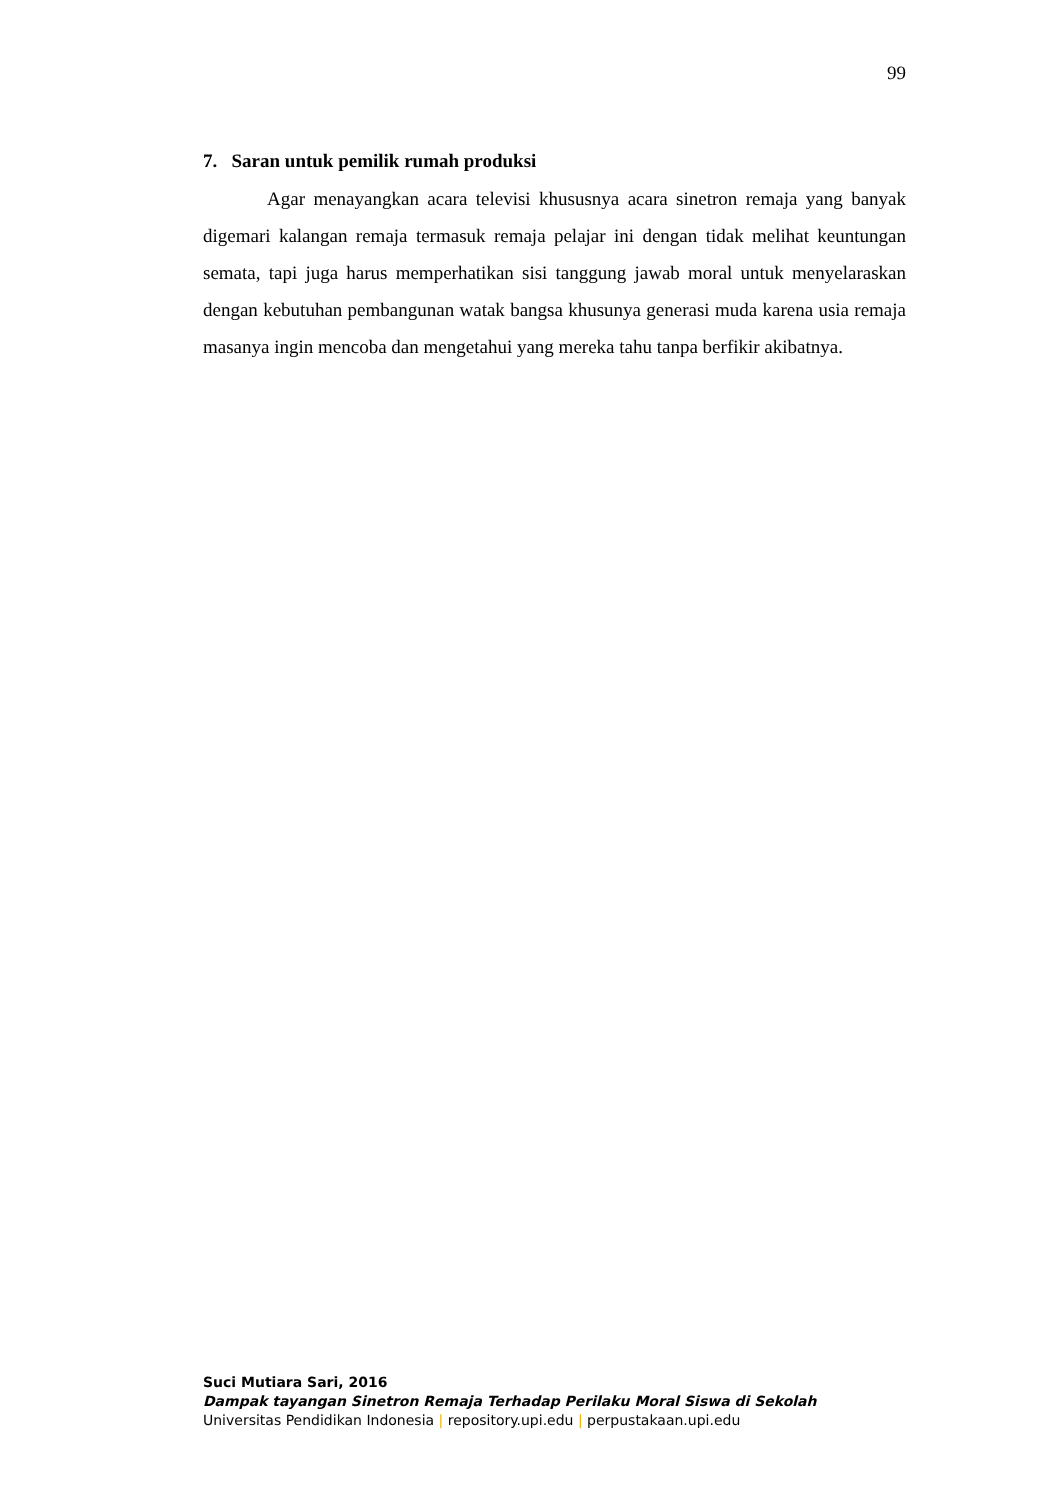99
7. Saran untuk pemilik rumah produksi
Agar menayangkan acara televisi khususnya acara sinetron remaja yang banyak digemari kalangan remaja termasuk remaja pelajar ini dengan tidak melihat keuntungan semata, tapi juga harus memperhatikan sisi tanggung jawab moral untuk menyelaraskan dengan kebutuhan pembangunan watak bangsa khusunya generasi muda karena usia remaja masanya ingin mencoba dan mengetahui yang mereka tahu tanpa berfikir akibatnya.
Suci Mutiara Sari, 2016
Dampak tayangan Sinetron Remaja Terhadap Perilaku Moral Siswa di Sekolah
Universitas Pendidikan Indonesia | repository.upi.edu | perpustakaan.upi.edu